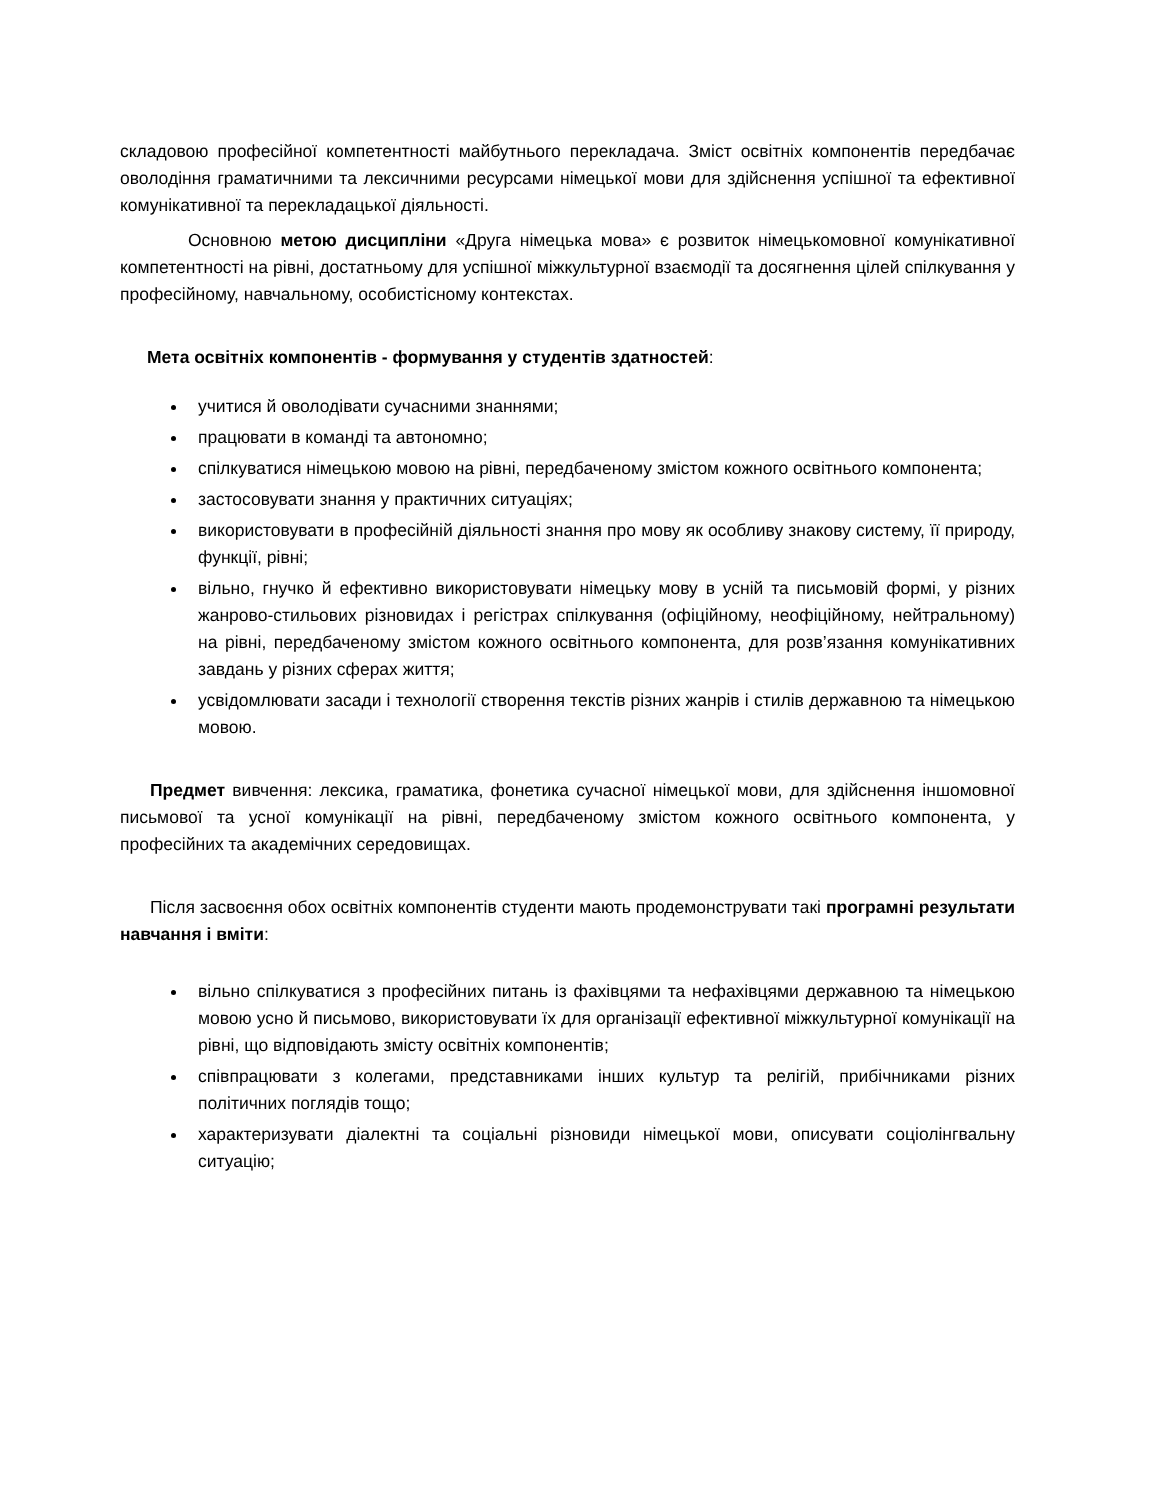складовою професійної компетентності майбутнього перекладача. Зміст освітніх компонентів передбачає оволодіння граматичними та лексичними ресурсами німецької мови для здійснення успішної та ефективної комунікативної та перекладацької діяльності.
Основною метою дисципліни «Друга німецька мова» є розвиток німецькомовної комунікативної компетентності на рівні, достатньому для успішної міжкультурної взаємодії та досягнення цілей спілкування у професійному, навчальному, особистісному контекстах.
Мета освітніх компонентів - формування у студентів здатностей:
учитися й оволодівати сучасними знаннями;
працювати в команді та автономно;
спілкуватися німецькою мовою на рівні, передбаченому змістом кожного освітнього компонента;
застосовувати знання у практичних ситуаціях;
використовувати в професійній діяльності знання про мову як особливу знакову систему, її природу, функції, рівні;
вільно, гнучко й ефективно використовувати німецьку мову в усній та письмовій формі, у різних жанрово-стильових різновидах і регістрах спілкування (офіційному, неофіційному, нейтральному) на рівні, передбаченому змістом кожного освітнього компонента, для розв’язання комунікативних завдань у різних сферах життя;
усвідомлювати засади і технології створення текстів різних жанрів і стилів державною та німецькою мовою.
Предмет вивчення: лексика, граматика, фонетика сучасної німецької мови, для здійснення іншомовної письмової та усної комунікації на рівні, передбаченому змістом кожного освітнього компонента, у професійних та академічних середовищах.
Після засвоєння обох освітніх компонентів студенти мають продемонструвати такі програмні результати навчання і вміти:
вільно спілкуватися з професійних питань із фахівцями та нефахівцями державною та німецькою мовою усно й письмово, використовувати їх для організації ефективної міжкультурної комунікації на рівні, що відповідають змісту освітніх компонентів;
співпрацювати з колегами, представниками інших культур та релігій, прибічниками різних політичних поглядів тощо;
характеризувати діалектні та соціальні різновиди німецької мови, описувати соціолінгвальну ситуацію;